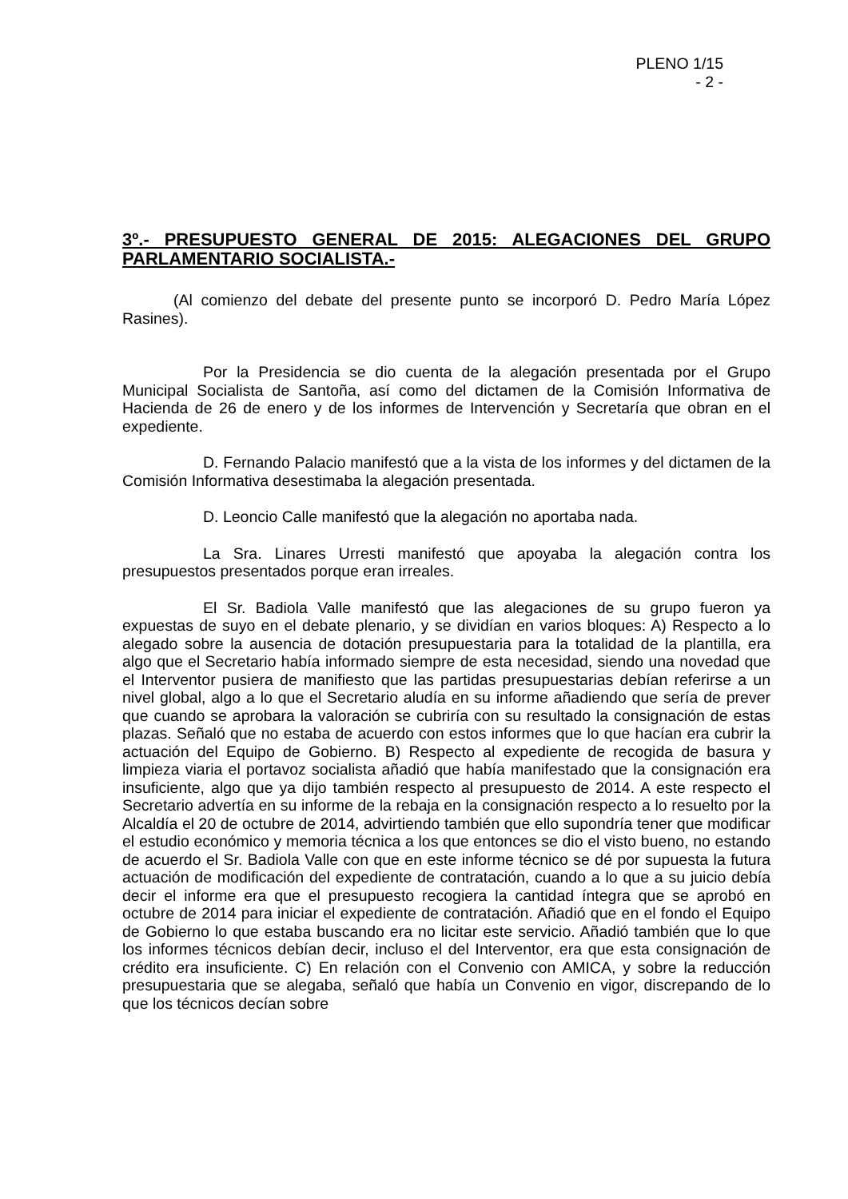PLENO 1/15
- 2 -
3º.- PRESUPUESTO GENERAL DE 2015: ALEGACIONES DEL GRUPO PARLAMENTARIO SOCIALISTA.-
(Al comienzo del debate del presente punto se incorporó D. Pedro María López Rasines).
Por la Presidencia se dio cuenta de la alegación presentada por el Grupo Municipal Socialista de Santoña, así como del dictamen de la Comisión Informativa de Hacienda de 26 de enero y de los informes de Intervención y Secretaría que obran en el expediente.
D. Fernando Palacio manifestó que a la vista de los informes y del dictamen de la Comisión Informativa desestimaba la alegación presentada.
D. Leoncio Calle manifestó que la alegación no aportaba nada.
La Sra. Linares Urresti manifestó que apoyaba la alegación contra los presupuestos presentados porque eran irreales.
El Sr. Badiola Valle manifestó que las alegaciones de su grupo fueron ya expuestas de suyo en el debate plenario, y se dividían en varios bloques: A) Respecto a lo alegado sobre la ausencia de dotación presupuestaria para la totalidad de la plantilla, era algo que el Secretario había informado siempre de esta necesidad, siendo una novedad que el Interventor pusiera de manifiesto que las partidas presupuestarias debían referirse a un nivel global, algo a lo que el Secretario aludía en su informe añadiendo que sería de prever que cuando se aprobara la valoración se cubriría con su resultado la consignación de estas plazas. Señaló que no estaba de acuerdo con estos informes que lo que hacían era cubrir la actuación del Equipo de Gobierno. B) Respecto al expediente de recogida de basura y limpieza viaria el portavoz socialista añadió que había manifestado que la consignación era insuficiente, algo que ya dijo también respecto al presupuesto de 2014. A este respecto el Secretario advertía en su informe de la rebaja en la consignación respecto a lo resuelto por la Alcaldía el 20 de octubre de 2014, advirtiendo también que ello supondría tener que modificar el estudio económico y memoria técnica a los que entonces se dio el visto bueno, no estando de acuerdo el Sr. Badiola Valle con que en este informe técnico se dé por supuesta la futura actuación de modificación del expediente de contratación, cuando a lo que a su juicio debía decir el informe era que el presupuesto recogiera la cantidad íntegra que se aprobó en octubre de 2014 para iniciar el expediente de contratación. Añadió que en el fondo el Equipo de Gobierno lo que estaba buscando era no licitar este servicio. Añadió también que lo que los informes técnicos debían decir, incluso el del Interventor, era que esta consignación de crédito era insuficiente. C) En relación con el Convenio con AMICA, y sobre la reducción presupuestaria que se alegaba, señaló que había un Convenio en vigor, discrepando de lo que los técnicos decían sobre